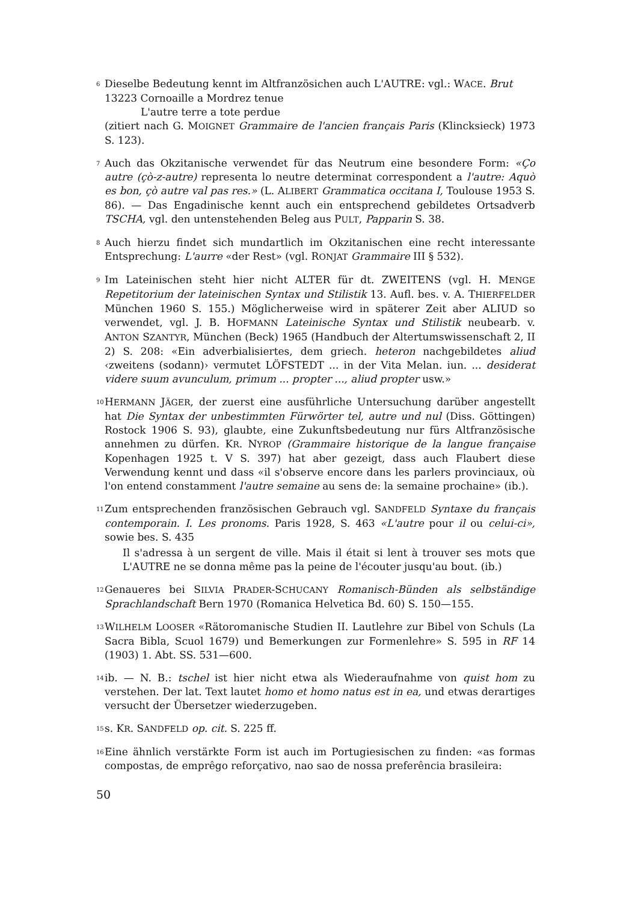6 Dieselbe Bedeutung kennt im Altfranzösichen auch L'AUTRE: vgl.: WACE. Brut
13223 Cornoaille a Mordrez tenue
L'autre terre a tote perdue
(zitiert nach G. MOIGNET Grammaire de l'ancien français Paris (Klincksieck) 1973 S. 123).
7 Auch das Okzitanische verwendet für das Neutrum eine besondere Form: «Ço autre (çò-z-autre) representa lo neutre determinat correspondent a l'autre: Aquò es bon, çò autre val pas res.» (L. ALIBERT Grammatica occitana I, Toulouse 1953 S. 86). — Das Engadinische kennt auch ein entsprechend gebildetes Ortsadverb TSCHA, vgl. den untenstehenden Beleg aus PULT, Papparin S. 38.
8 Auch hierzu findet sich mundartlich im Okzitanischen eine recht interessante Entsprechung: L'aurre «der Rest» (vgl. RONJAT Grammaire III § 532).
9 Im Lateinischen steht hier nicht ALTER für dt. ZWEITENS (vgl. H. MENGE Repetitorium der lateinischen Syntax und Stilistik 13. Aufl. bes. v. A. THIERFELDER München 1960 S. 155.) Möglicherweise wird in späterer Zeit aber ALIUD so verwendet, vgl. J. B. HOFMANN Lateinische Syntax und Stilistik neubearb. v. ANTON SZANTYR, München (Beck) 1965 (Handbuch der Altertumswissenschaft 2, II 2) S. 208: «Ein adverbialisiertes, dem griech. heteron nachgebildetes aliud ‹zweitens (sodann)› vermutet LÖFSTEDT ... in der Vita Melan. iun. ... desiderat videre suum avunculum, primum ... propter ..., aliud propter usw.»
10 HERMANN JÄGER, der zuerst eine ausführliche Untersuchung darüber angestellt hat Die Syntax der unbestimmten Fürwörter tel, autre und nul (Diss. Göttingen) Rostock 1906 S. 93), glaubte, eine Zukunftsbedeutung nur fürs Altfranzösische annehmen zu dürfen. KR. NYROP (Grammaire historique de la langue française Kopenhagen 1925 t. V S. 397) hat aber gezeigt, dass auch Flaubert diese Verwendung kennt und dass «il s'observe encore dans les parlers provinciaux, où l'on entend constamment l'autre semaine au sens de: la semaine prochaine» (ib.).
11 Zum entsprechenden französischen Gebrauch vgl. SANDFELD Syntaxe du français contemporain. I. Les pronoms. Paris 1928, S. 463 «L'autre pour il ou celui-ci», sowie bes. S. 435
Il s'adressa à un sergent de ville. Mais il était si lent à trouver ses mots que L'AUTRE ne se donna même pas la peine de l'écouter jusqu'au bout. (ib.)
12 Genaueres bei SILVIA PRADER-SCHUCANY Romanisch-Bünden als selbständige Sprachlandschaft Bern 1970 (Romanica Helvetica Bd. 60) S. 150—155.
13 WILHELM LOOSER «Rätoromanische Studien II. Lautlehre zur Bibel von Schuls (La Sacra Bibla, Scuol 1679) und Bemerkungen zur Formenlehre» S. 595 in RF 14 (1903) 1. Abt. SS. 531—600.
14 ib. — N. B.: tschel ist hier nicht etwa als Wiederaufnahme von quist hom zu verstehen. Der lat. Text lautet homo et homo natus est in ea, und etwas derartiges versucht der Übersetzer wiederzugeben.
15 s. KR. SANDFELD op. cit. S. 225 ff.
16 Eine ähnlich verstärkte Form ist auch im Portugiesischen zu finden: «as formas compostas, de emprêgo reforçativo, nao sao de nossa preferência brasileira:
50